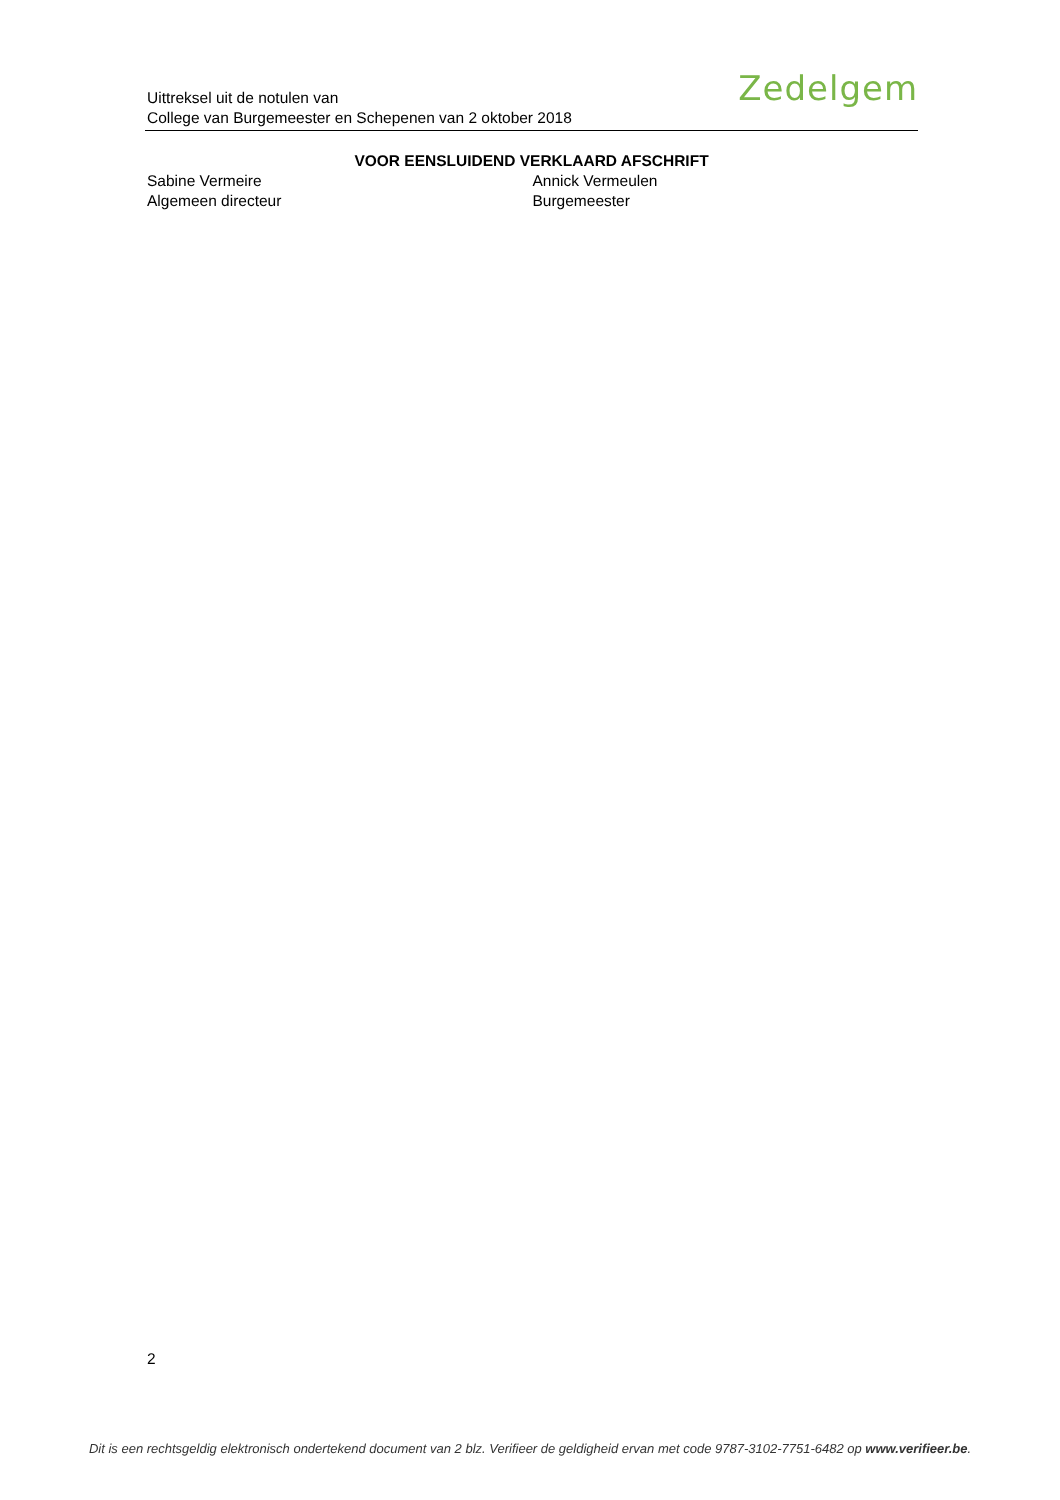Uittreksel uit de notulen van
College van Burgemeester en Schepenen van 2 oktober 2018
Zedelgem
VOOR EENSLUIDEND VERKLAARD AFSCHRIFT
Sabine Vermeire
Algemeen directeur
Annick Vermeulen
Burgemeester
2
Dit is een rechtsgeldig elektronisch ondertekend document van 2 blz. Verifieer de geldigheid ervan met code 9787-3102-7751-6482 op www.verifieer.be.